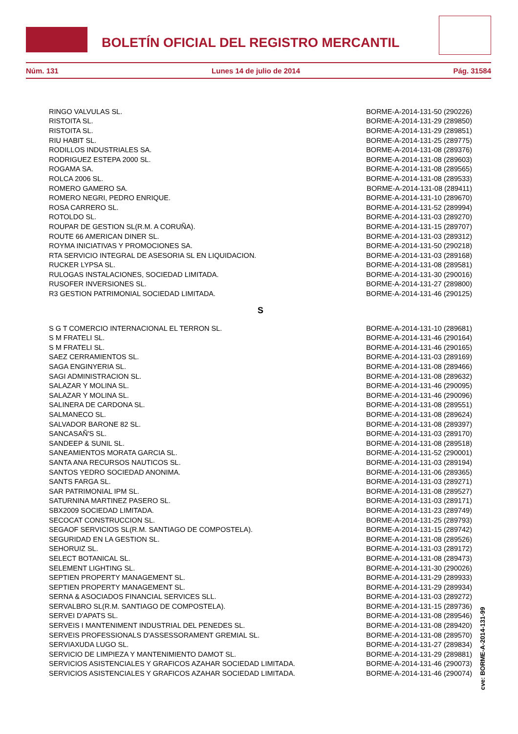BOLETÍN OFICIAL DEL REGISTRO MERCANTIL
Núm. 131 Lunes 14 de julio de 2014 Pág. 31584
| RINGO VALVULAS SL. | BORME-A-2014-131-50 (290226) |
| RISTOITA SL. | BORME-A-2014-131-29 (289850) |
| RISTOITA SL. | BORME-A-2014-131-29 (289851) |
| RIU HABIT SL. | BORME-A-2014-131-25 (289775) |
| RODILLOS INDUSTRIALES SA. | BORME-A-2014-131-08 (289376) |
| RODRIGUEZ ESTEPA 2000 SL. | BORME-A-2014-131-08 (289603) |
| ROGAMA SA. | BORME-A-2014-131-08 (289565) |
| ROLCA 2006 SL. | BORME-A-2014-131-08 (289533) |
| ROMERO GAMERO SA. | BORME-A-2014-131-08 (289411) |
| ROMERO NEGRI, PEDRO ENRIQUE. | BORME-A-2014-131-10 (289670) |
| ROSA CARRERO SL. | BORME-A-2014-131-52 (289994) |
| ROTOLDO SL. | BORME-A-2014-131-03 (289270) |
| ROUPAR DE GESTION SL(R.M. A CORUÑA). | BORME-A-2014-131-15 (289707) |
| ROUTE 66 AMERICAN DINER SL. | BORME-A-2014-131-03 (289312) |
| ROYMA INICIATIVAS Y PROMOCIONES SA. | BORME-A-2014-131-50 (290218) |
| RTA SERVICIO INTEGRAL DE ASESORIA SL EN LIQUIDACION. | BORME-A-2014-131-03 (289168) |
| RUCKER LYPSA SL. | BORME-A-2014-131-08 (289581) |
| RULOGAS INSTALACIONES, SOCIEDAD LIMITADA. | BORME-A-2014-131-30 (290016) |
| RUSOFER INVERSIONES SL. | BORME-A-2014-131-27 (289800) |
| R3 GESTION PATRIMONIAL SOCIEDAD LIMITADA. | BORME-A-2014-131-46 (290125) |
| S | |
| S G T COMERCIO INTERNACIONAL EL TERRON SL. | BORME-A-2014-131-10 (289681) |
| S M FRATELI SL. | BORME-A-2014-131-46 (290164) |
| S M FRATELI SL. | BORME-A-2014-131-46 (290165) |
| SAEZ CERRAMIENTOS SL. | BORME-A-2014-131-03 (289169) |
| SAGA ENGINYERIA SL. | BORME-A-2014-131-08 (289466) |
| SAGI ADMINISTRACION SL. | BORME-A-2014-131-08 (289632) |
| SALAZAR Y MOLINA SL. | BORME-A-2014-131-46 (290095) |
| SALAZAR Y MOLINA SL. | BORME-A-2014-131-46 (290096) |
| SALINERA DE CARDONA SL. | BORME-A-2014-131-08 (289551) |
| SALMANECO SL. | BORME-A-2014-131-08 (289624) |
| SALVADOR BARONE 82 SL. | BORME-A-2014-131-08 (289397) |
| SANCASAÑ'S SL. | BORME-A-2014-131-03 (289170) |
| SANDEEP & SUNIL SL. | BORME-A-2014-131-08 (289518) |
| SANEAMIENTOS MORATA GARCIA SL. | BORME-A-2014-131-52 (290001) |
| SANTA ANA RECURSOS NAUTICOS SL. | BORME-A-2014-131-03 (289194) |
| SANTOS YEDRO SOCIEDAD ANONIMA. | BORME-A-2014-131-06 (289365) |
| SANTS FARGA SL. | BORME-A-2014-131-03 (289271) |
| SAR PATRIMONIAL IPM SL. | BORME-A-2014-131-08 (289527) |
| SATURNINA MARTINEZ PASERO SL. | BORME-A-2014-131-03 (289171) |
| SBX2009 SOCIEDAD LIMITADA. | BORME-A-2014-131-23 (289749) |
| SECOCAT CONSTRUCCION SL. | BORME-A-2014-131-25 (289793) |
| SEGAOF SERVICIOS SL(R.M. SANTIAGO DE COMPOSTELA). | BORME-A-2014-131-15 (289742) |
| SEGURIDAD EN LA GESTION SL. | BORME-A-2014-131-08 (289526) |
| SEHORUIZ SL. | BORME-A-2014-131-03 (289172) |
| SELECT BOTANICAL SL. | BORME-A-2014-131-08 (289473) |
| SELEMENT LIGHTING SL. | BORME-A-2014-131-30 (290026) |
| SEPTIEN PROPERTY MANAGEMENT SL. | BORME-A-2014-131-29 (289933) |
| SEPTIEN PROPERTY MANAGEMENT SL. | BORME-A-2014-131-29 (289934) |
| SERNA & ASOCIADOS FINANCIAL SERVICES SLL. | BORME-A-2014-131-03 (289272) |
| SERVALBRO SL(R.M. SANTIAGO DE COMPOSTELA). | BORME-A-2014-131-15 (289736) |
| SERVEI D'APATS SL. | BORME-A-2014-131-08 (289546) |
| SERVEIS I MANTENIMENT INDUSTRIAL DEL PENEDES SL. | BORME-A-2014-131-08 (289420) |
| SERVEIS PROFESSIONALS D'ASSESSORAMENT GREMIAL SL. | BORME-A-2014-131-08 (289570) |
| SERVIAXUDA LUGO SL. | BORME-A-2014-131-27 (289834) |
| SERVICIO DE LIMPIEZA Y MANTENIMIENTO DAMOT SL. | BORME-A-2014-131-29 (289881) |
| SERVICIOS ASISTENCIALES Y GRAFICOS AZAHAR SOCIEDAD LIMITADA. | BORME-A-2014-131-46 (290073) |
| SERVICIOS ASISTENCIALES Y GRAFICOS AZAHAR SOCIEDAD LIMITADA. | BORME-A-2014-131-46 (290074) |
cve: BORME-A-2014-131-99